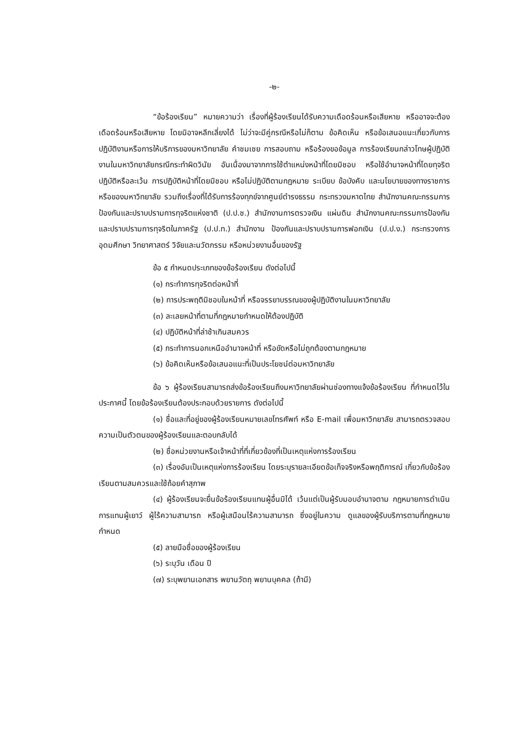-๒-
“ข้อร้องเรียน” หมายความว่า เรื่องที่ผู้ร้องเรียนได้รับความเดือดร้อนหรือเสียหาย หรืออาจจะต้องเดือดร้อนหรือเสียหาย โดยมิอาจหลีกเลี่ยงได้ ไม่ว่าจะมีคู่กรณีหรือไม่ก็ตาม ข้อคิดเห็น หรือข้อเสนอแนะเกี่ยวกับการปฏิบัติงานหรือการให้บริการของมหาวิทยาลัย คำชมเชย การสอบถาม หรือร้องขอข้อมูล การร้องเรียนกล่าวโทษผู้ปฏิบัติงานในมหาวิทยาลัยกรณีกระทำผิดวินัย อันเนื่องมาจากการใช้ตำแหน่งหน้าที่โดยมิชอบ หรือใช้อำนาจหน้าที่โดยทุจริต ปฏิบัติหรือละเว้น การปฏิบัติหน้าที่โดยมิชอบ หรือไม่ปฏิบัติตามกฎหมาย ระเบียบ ข้อบังคับ และนโยบายของทางราชการ หรือของมหาวิทยาลัย รวมถึงเรื่องที่ได้รับการร้องทุกข์จากศูนย์ดำรงธรรม กระทรวงมหาดไทย สำนักงานคณะกรรมการป้องกันและปราบปรามการทุจริตแห่งชาติ (ป.ป.ช.) สำนักงานการตรวจเงิน แผ่นดิน สำนักงานคณะกรรมการป้องกันและปราบปรามการทุจริตในภาครัฐ (ป.ป.ท.) สำนักงาน ป้องกันและปราบปรามการฟอกเงิน (ป.ป.ง.) กระทรวงการอุดมศึกษา วิทยาศาสตร์ วิจัยและนวัตกรรม หรือหน่วยงานอื่นของรัฐ
ข้อ ๕ กำหนดประเภทของข้อร้องเรียน ดังต่อไปนี้
(๑) กระทำการทุจริตต่อหน้าที่
(๒) การประพฤติมิชอบในหน้าที่ หรือจรรยาบรรณของผู้ปฏิบัติงานในมหาวิทยาลัย
(๓) ละเลยหน้าที่ตามที่กฎหมายกำหนดให้ต้องปฏิบัติ
(๔) ปฏิบัติหน้าที่ล่าช้าเกินสมควร
(๕) กระทำการนอกเหนืออำนาจหน้าที่ หรือขัดหรือไม่ถูกต้องตามกฎหมาย
(๖) ข้อคิดเห็นหรือข้อเสนอแนะที่เป็นประโยชน์ต่อมหาวิทยาลัย
ข้อ ๖ ผู้ร้องเรียนสามารถส่งข้อร้องเรียนถึงมหาวิทยาลัยผ่านช่องทางแจ้งข้อร้องเรียน ที่กำหนดไว้ในประกาศนี้ โดยข้อร้องเรียนต้องประกอบด้วยรายการ ดังต่อไปนี้
(๑) ชื่อและที่อยู่ของผู้ร้องเรียนหมายเลขโทรศัพท์ หรือ E-mail เพื่อมหาวิทยาลัย สามารถตรวจสอบความเป็นตัวตนของผู้ร้องเรียนและตอบกลับได้
(๒) ชื่อหน่วยงานหรือเจ้าหน้าที่ที่เกี่ยวข้องที่เป็นเหตุแห่งการร้องเรียน
(๓) เรื่องอันเป็นเหตุแห่งการร้องเรียน โดยระบุรายละเอียดข้อเท็จจริงหรือพฤติการณ์ เกี่ยวกับข้อร้องเรียนตามสมควรและใช้ถ้อยคำสุภาพ
(๔) ผู้ร้องเรียนจะยื่นข้อร้องเรียนแทนผู้อื่นมิได้ เว้นแต่เป็นผู้รับมอบอำนาจตาม กฎหมายการดำเนินการแทนผู้เยาว์ ผู้ไร้ความสามารถ หรือผู้เสมือนไร้ความสามารถ ซึ่งอยู่ในความ ดูแลของผู้รับบริการตามที่กฎหมายกำหนด
(๕) ลายมือชื่อของผู้ร้องเรียน
(๖) ระบุวัน เดือน ปี
(๗) ระบุพยานเอกสาร พยานวัตถุ พยานบุคคล (ถ้ามี)